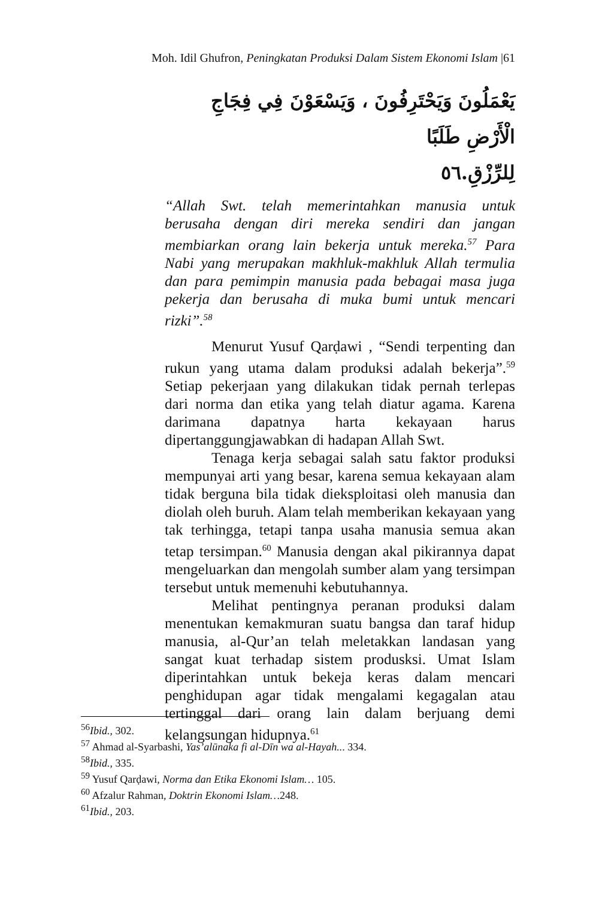Moh. Idil Ghufron, Peningkatan Produksi Dalam Sistem Ekonomi Islam |61
يَعْمَلُونَ وَيَحْتَرِفُونَ ، وَيَسْعَوْنَ فِي فِجَاجِ الْأَرْضِ طَلَبًا
لِلرِّزْقِ.٥٦
“Allah Swt. telah memerintahkan manusia untuk berusaha dengan diri mereka sendiri dan jangan membiarkan orang lain bekerja untuk mereka.<sup>57</sup> Para Nabi yang merupakan makhluk-makhluk Allah termulia dan para pemimpin manusia pada bebagai masa juga pekerja dan berusaha di muka bumi untuk mencari rizki”.<sup>58</sup>
Menurut Yusuf Qarḍawi , “Sendi terpenting dan rukun yang utama dalam produksi adalah bekerja”.<sup>59</sup> Setiap pekerjaan yang dilakukan tidak pernah terlepas dari norma dan etika yang telah diatur agama. Karena darimana dapatnya harta kekayaan harus dipertanggungjawabkan di hadapan Allah Swt.
Tenaga kerja sebagai salah satu faktor produksi mempunyai arti yang besar, karena semua kekayaan alam tidak berguna bila tidak dieksploitasi oleh manusia dan diolah oleh buruh. Alam telah memberikan kekayaan yang tak terhingga, tetapi tanpa usaha manusia semua akan tetap tersimpan.<sup>60</sup> Manusia dengan akal pikirannya dapat mengeluarkan dan mengolah sumber alam yang tersimpan tersebut untuk memenuhi kebutuhannya.
Melihat pentingnya peranan produksi dalam menentukan kemakmuran suatu bangsa dan taraf hidup manusia, al-Qur’an telah meletakkan landasan yang sangat kuat terhadap sistem produsksi. Umat Islam diperintahkan untuk bekeja keras dalam mencari penghidupan agar tidak mengalami kegagalan atau tertinggal dari orang lain dalam berjuang demi kelangsungan hidupnya.<sup>61</sup>
<sup>56</sup> Ibid., 302.
<sup>57</sup> Ahmad al-Syarbashi, Yas’alūnaka fi al-Dīn wa al-Hayah... 334.
<sup>58</sup> Ibid., 335.
<sup>59</sup> Yusuf Qarḍawi, Norma dan Etika Ekonomi Islam… 105.
<sup>60</sup> Afzalur Rahman, Doktrin Ekonomi Islam…248.
<sup>61</sup> Ibid., 203.